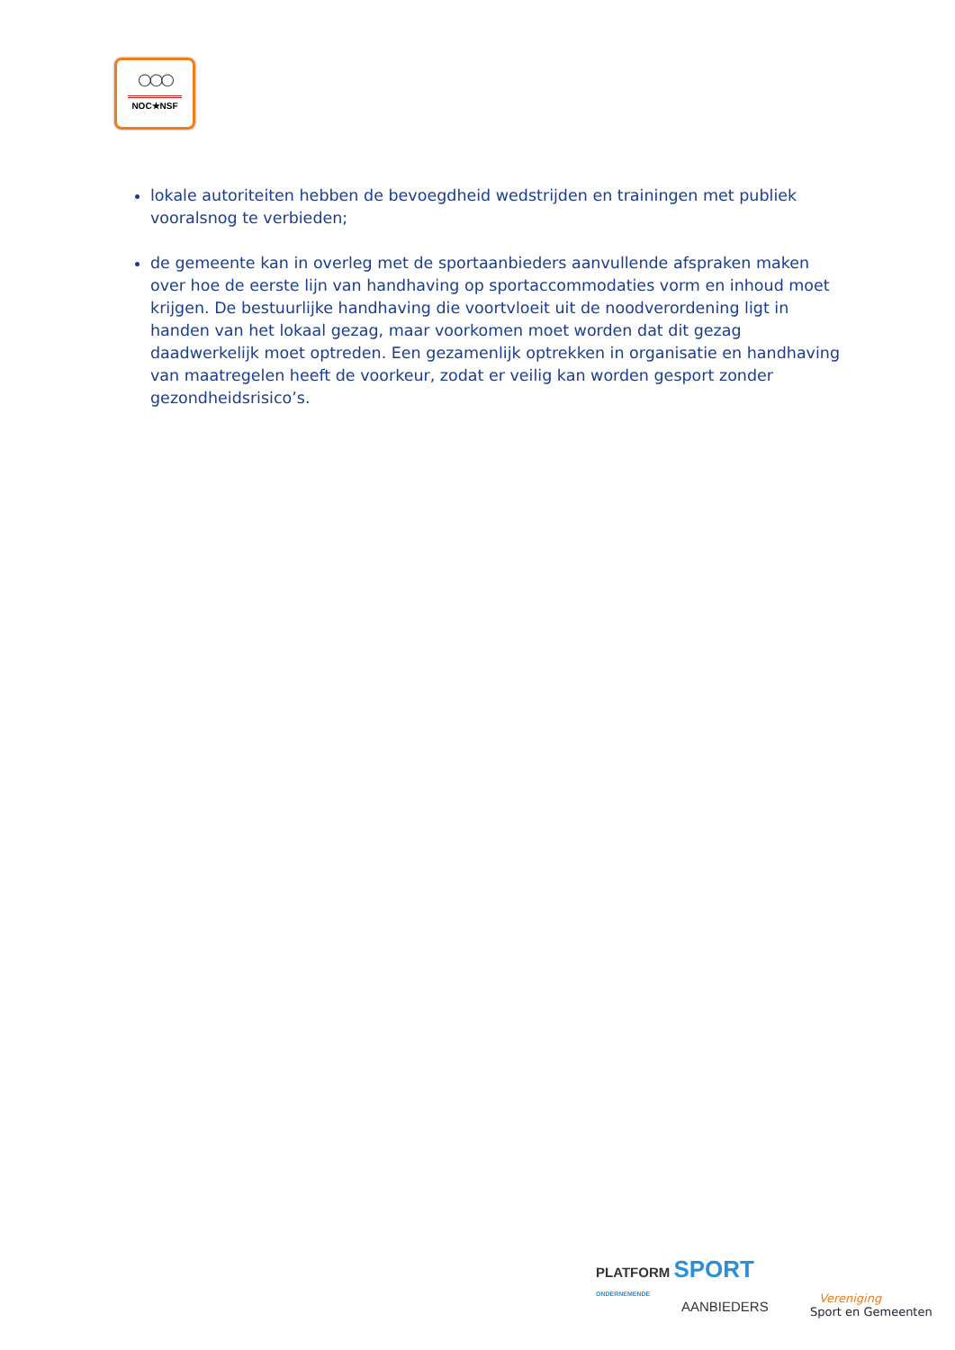○○○
NOC★NSF
lokale autoriteiten hebben de bevoegdheid wedstrijden en trainingen met publiek vooralsnog te verbieden;
de gemeente kan in overleg met de sportaanbieders aanvullende afspraken maken over hoe de eerste lijn van handhaving op sportaccommodaties vorm en inhoud moet krijgen. De bestuurlijke handhaving die voortvloeit uit de noodverordening ligt in handen van het lokaal gezag, maar voorkomen moet worden dat dit gezag daadwerkelijk moet optreden. Een gezamenlijk optrekken in organisatie en handhaving van maatregelen heeft de voorkeur, zodat er veilig kan worden gesport zonder gezondheidsrisico’s.
PLATFORM SPORT
ONDERNEMENDE
AANBIEDERS
Vereniging
Sport en Gemeenten